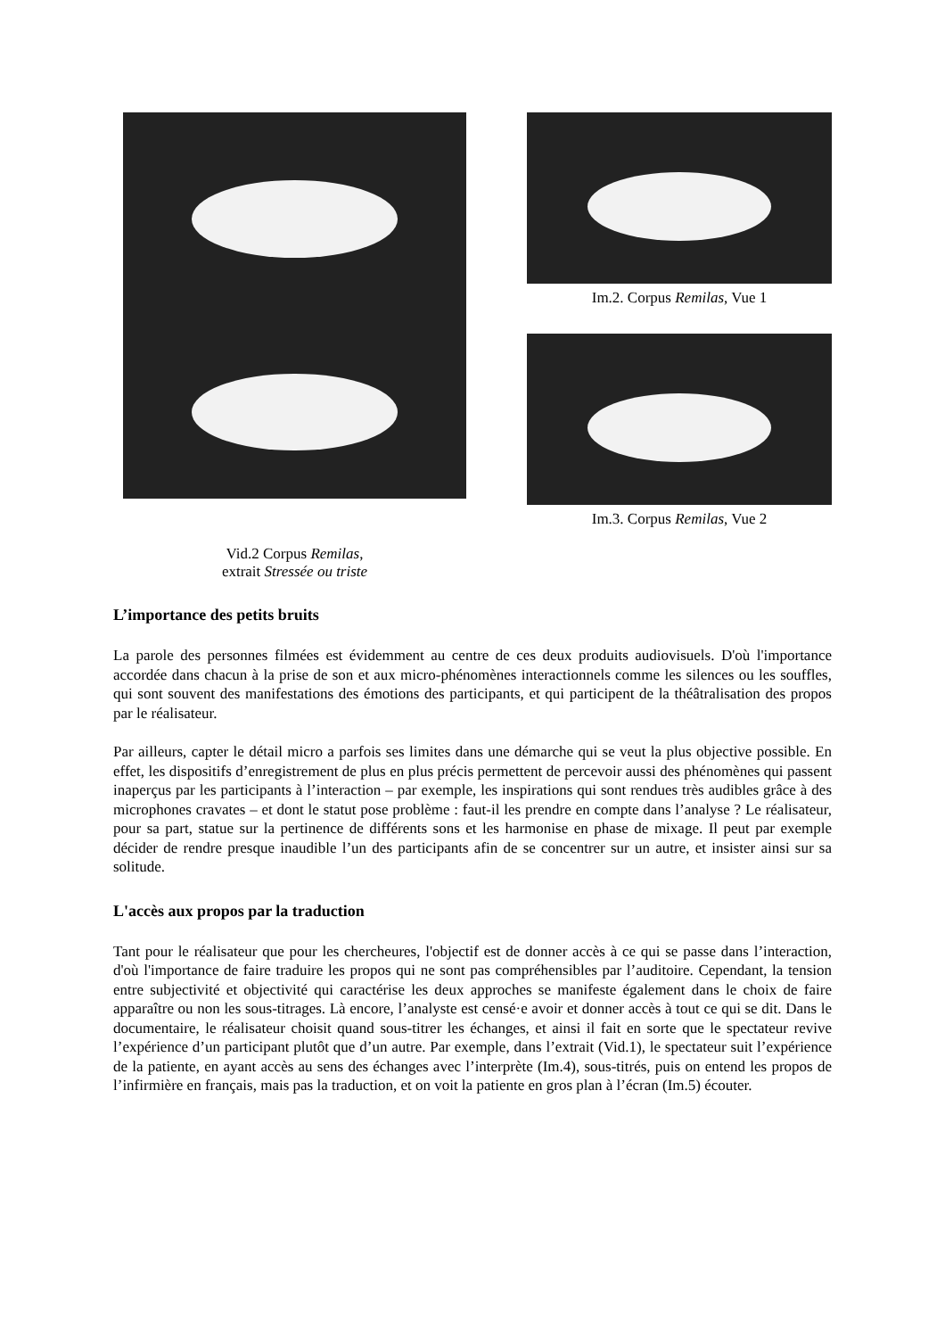Vid.2 Corpus Remilas,
extrait Stressée ou triste
Im.2. Corpus Remilas, Vue 1
Im.3. Corpus Remilas, Vue 2
L’importance des petits bruits
La parole des personnes filmées est évidemment au centre de ces deux produits audiovisuels. D'où l'importance accordée dans chacun à la prise de son et aux micro-phénomènes interactionnels comme les silences ou les souffles, qui sont souvent des manifestations des émotions des participants, et qui participent de la théâtralisation des propos par le réalisateur.
Par ailleurs, capter le détail micro a parfois ses limites dans une démarche qui se veut la plus objective possible. En effet, les dispositifs d’enregistrement de plus en plus précis permettent de percevoir aussi des phénomènes qui passent inaperçus par les participants à l’interaction – par exemple, les inspirations qui sont rendues très audibles grâce à des microphones cravates – et dont le statut pose problème : faut-il les prendre en compte dans l’analyse ? Le réalisateur, pour sa part, statue sur la pertinence de différents sons et les harmonise en phase de mixage. Il peut par exemple décider de rendre presque inaudible l’un des participants afin de se concentrer sur un autre, et insister ainsi sur sa solitude.
L'accès aux propos par la traduction
Tant pour le réalisateur que pour les chercheures, l'objectif est de donner accès à ce qui se passe dans l’interaction, d'où l'importance de faire traduire les propos qui ne sont pas compréhensibles par l’auditoire. Cependant, la tension entre subjectivité et objectivité qui caractérise les deux approches se manifeste également dans le choix de faire apparaître ou non les sous-titrages. Là encore, l’analyste est censé·e avoir et donner accès à tout ce qui se dit. Dans le documentaire, le réalisateur choisit quand sous-titrer les échanges, et ainsi il fait en sorte que le spectateur revive l’expérience d’un participant plutôt que d’un autre. Par exemple, dans l’extrait (Vid.1), le spectateur suit l’expérience de la patiente, en ayant accès au sens des échanges avec l’interprète (Im.4), sous-titrés, puis on entend les propos de l’infirmière en français, mais pas la traduction, et on voit la patiente en gros plan à l’écran (Im.5) écouter.